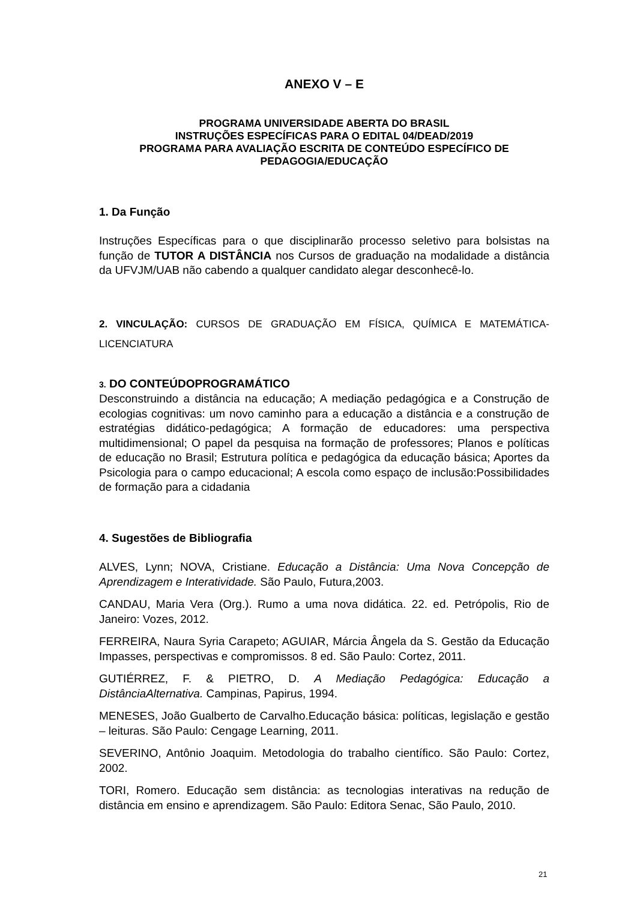ANEXO V – E
PROGRAMA UNIVERSIDADE ABERTA DO BRASIL
INSTRUÇÕES ESPECÍFICAS PARA O EDITAL 04/DEAD/2019
PROGRAMA PARA AVALIAÇÃO ESCRITA DE CONTEÚDO ESPECÍFICO DE PEDAGOGIA/EDUCAÇÃO
1. Da Função
Instruções Específicas para o que disciplinarão processo seletivo para bolsistas na função de TUTOR A DISTÂNCIA nos Cursos de graduação na modalidade a distância da UFVJM/UAB não cabendo a qualquer candidato alegar desconhecê-lo.
2. VINCULAÇÃO: CURSOS DE GRADUAÇÃO EM FÍSICA, QUÍMICA E MATEMÁTICA-LICENCIATURA
3. DO CONTEÚDOPROGRAMÁTICO
Desconstruindo a distância na educação; A mediação pedagógica e a Construção de ecologias cognitivas: um novo caminho para a educação a distância e a construção de estratégias didático-pedagógica; A formação de educadores: uma perspectiva multidimensional; O papel da pesquisa na formação de professores; Planos e políticas de educação no Brasil; Estrutura política e pedagógica da educação básica; Aportes da Psicologia para o campo educacional; A escola como espaço de inclusão:Possibilidades de formação para a cidadania
4. Sugestões de Bibliografia
ALVES, Lynn; NOVA, Cristiane. Educação a Distância: Uma Nova Concepção de Aprendizagem e Interatividade. São Paulo, Futura,2003.
CANDAU, Maria Vera (Org.). Rumo a uma nova didática. 22. ed. Petrópolis, Rio de Janeiro: Vozes, 2012.
FERREIRA, Naura Syria Carapeto; AGUIAR, Márcia Ângela da S. Gestão da Educação Impasses, perspectivas e compromissos. 8 ed. São Paulo: Cortez, 2011.
GUTIÉRREZ, F. & PIETRO, D. A Mediação Pedagógica: Educação a DistânciaAlternativa. Campinas, Papirus, 1994.
MENESES, João Gualberto de Carvalho.Educação básica: políticas, legislação e gestão – leituras. São Paulo: Cengage Learning, 2011.
SEVERINO, Antônio Joaquim. Metodologia do trabalho científico. São Paulo: Cortez, 2002.
TORI, Romero. Educação sem distância: as tecnologias interativas na redução de distância em ensino e aprendizagem. São Paulo: Editora Senac, São Paulo, 2010.
21